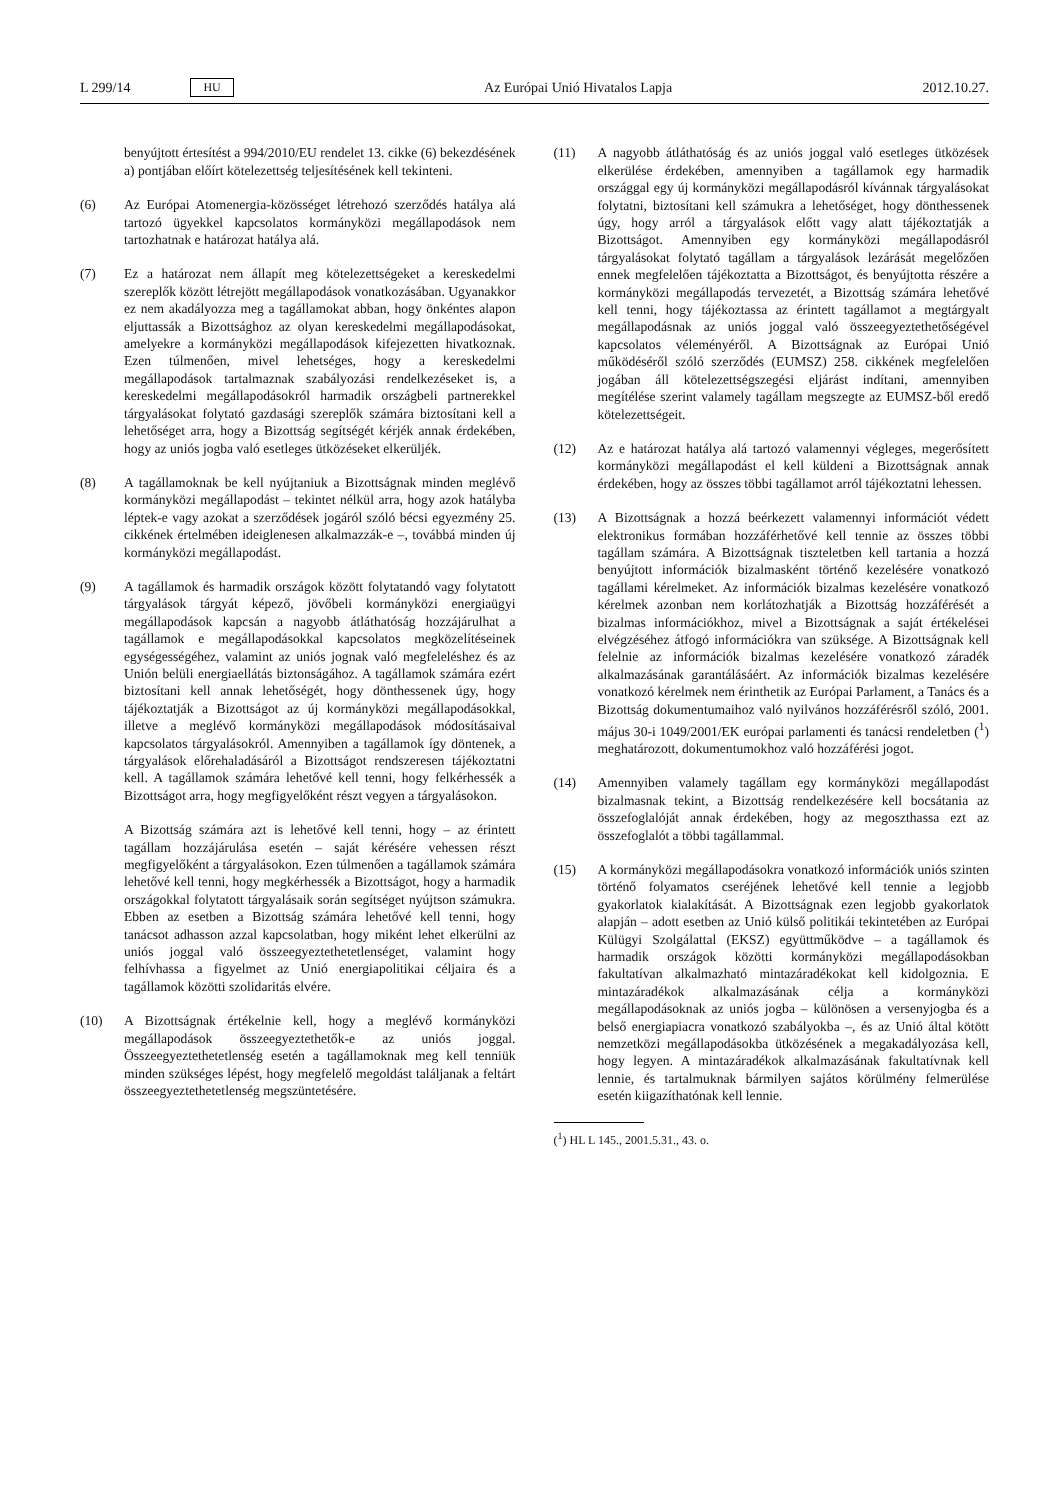L 299/14 HU
Az Európai Unió Hivatalos Lapja 2012.10.27.
benyújtott értesítést a 994/2010/EU rendelet 13. cikke (6) bekezdésének a) pontjában előírt kötelezettség teljesítésének kell tekinteni.
(6) Az Európai Atomenergia-közösséget létrehozó szerződés hatálya alá tartozó ügyekkel kapcsolatos kormányközi megállapodások nem tartozhatnak e határozat hatálya alá.
(7) Ez a határozat nem állapít meg kötelezettségeket a kereskedelmi szereplők között létrejött megállapodások vonatkozásában. Ugyanakkor ez nem akadályozza meg a tagállamokat abban, hogy önkéntes alapon eljuttassák a Bizottsághoz az olyan kereskedelmi megállapodásokat, amelyekre a kormányközi megállapodások kifejezetten hivatkoznak. Ezen túlmenően, mivel lehetséges, hogy a kereskedelmi megállapodások tartalmaznak szabályozási rendelkezéseket is, a kereskedelmi megállapodásokról harmadik országbeli partnerekkel tárgyalásokat folytató gazdasági szereplők számára biztosítani kell a lehetőséget arra, hogy a Bizottság segítségét kérjék annak érdekében, hogy az uniós jogba való esetleges ütközéseket elkerüljék.
(8) A tagállamoknak be kell nyújtaniuk a Bizottságnak minden meglévő kormányközi megállapodást – tekintet nélkül arra, hogy azok hatályba léptek-e vagy azokat a szerződések jogáról szóló bécsi egyezmény 25. cikkének értelmében ideiglenesen alkalmazzák-e –, továbbá minden új kormányközi megállapodást.
(9) A tagállamok és harmadik országok között folytatandó vagy folytatott tárgyalások tárgyát képező, jövőbeli kormányközi energiaügyi megállapodások kapcsán a nagyobb átláthatóság hozzájárulhat a tagállamok e megállapodásokkal kapcsolatos megközelítéseinek egységességéhez, valamint az uniós jognak való megfeleléshez és az Unión belüli energiaellátás biztonságához. A tagállamok számára ezért biztosítani kell annak lehetőségét, hogy dönthessenek úgy, hogy tájékoztatják a Bizottságot az új kormányközi megállapodásokkal, illetve a meglévő kormányközi megállapodások módosításaival kapcsolatos tárgyalásokról. Amennyiben a tagállamok így döntenek, a tárgyalások előrehaladásáról a Bizottságot rendszeresen tájékoztatni kell. A tagállamok számára lehetővé kell tenni, hogy felkérhessék a Bizottságot arra, hogy megfigyelőként részt vegyen a tárgyalásokon.
A Bizottság számára azt is lehetővé kell tenni, hogy – az érintett tagállam hozzájárulása esetén – saját kérésére vehessen részt megfigyelőként a tárgyalásokon. Ezen túlmenően a tagállamok számára lehetővé kell tenni, hogy megkérhessék a Bizottságot, hogy a harmadik országokkal folytatott tárgyalásaik során segítséget nyújtson számukra. Ebben az esetben a Bizottság számára lehetővé kell tenni, hogy tanácsot adhasson azzal kapcsolatban, hogy miként lehet elkerülni az uniós joggal való összeegyeztethetetlenséget, valamint hogy felhívhassa a figyelmet az Unió energiapolitikai céljaira és a tagállamok közötti szolidaritás elvére.
(10) A Bizottságnak értékelnie kell, hogy a meglévő kormányközi megállapodások összeegyeztethetők-e az uniós joggal. Összeegyeztethetetlenség esetén a tagállamoknak meg kell tenniük minden szükséges lépést, hogy megfelelő megoldást találjanak a feltárt összeegyeztethetetlenség megszüntetésére.
(11) A nagyobb átláthatóság és az uniós joggal való esetleges ütközések elkerülése érdekében, amennyiben a tagállamok egy harmadik országgal egy új kormányközi megállapodásról kívánnak tárgyalásokat folytatni, biztosítani kell számukra a lehetőséget, hogy dönthessenek úgy, hogy arról a tárgyalások előtt vagy alatt tájékoztatják a Bizottságot. Amennyiben egy kormányközi megállapodásról tárgyalásokat folytató tagállam a tárgyalások lezárását megelőzően ennek megfelelően tájékoztatta a Bizottságot, és benyújtotta részére a kormányközi megállapodás tervezetét, a Bizottság számára lehetővé kell tenni, hogy tájékoztassa az érintett tagállamot a megtárgyalt megállapodásnak az uniós joggal való összeegyeztethetőségével kapcsolatos véleményéről. A Bizottságnak az Európai Unió működéséről szóló szerződés (EUMSZ) 258. cikkének megfelelően jogában áll kötelezettségszegési eljárást indítani, amennyiben megítélése szerint valamely tagállam megszegte az EUMSZ-ből eredő kötelezettségeit.
(12) Az e határozat hatálya alá tartozó valamennyi végleges, megerősített kormányközi megállapodást el kell küldeni a Bizottságnak annak érdekében, hogy az összes többi tagállamot arról tájékoztatni lehessen.
(13) A Bizottságnak a hozzá beérkezett valamennyi információt védett elektronikus formában hozzáférhetővé kell tennie az összes többi tagállam számára. A Bizottságnak tiszteletben kell tartania a hozzá benyújtott információk bizalmasként történő kezelésére vonatkozó tagállami kérelmeket. Az információk bizalmas kezelésére vonatkozó kérelmek azonban nem korlátozhatják a Bizottság hozzáférését a bizalmas információkhoz, mivel a Bizottságnak a saját értékelései elvégzéséhez átfogó információkra van szüksége. A Bizottságnak kell felelnie az információk bizalmas kezelésére vonatkozó záradék alkalmazásának garantálásáért. Az információk bizalmas kezelésére vonatkozó kérelmek nem érinthetik az Európai Parlament, a Tanács és a Bizottság dokumentumaihoz való nyilvános hozzáférésről szóló, 2001. május 30-i 1049/2001/EK európai parlamenti és tanácsi rendeletben (<sup>1</sup>) meghatározott, dokumentumokhoz való hozzáférési jogot.
(14) Amennyiben valamely tagállam egy kormányközi megállapodást bizalmasnak tekint, a Bizottság rendelkezésére kell bocsátania az összefoglalóját annak érdekében, hogy az megoszthassa ezt az összefoglalót a többi tagállammal.
(15) A kormányközi megállapodásokra vonatkozó információk uniós szinten történő folyamatos cseréjének lehetővé kell tennie a legjobb gyakorlatok kialakítását. A Bizottságnak ezen legjobb gyakorlatok alapján – adott esetben az Unió külső politikái tekintetében az Európai Külügyi Szolgálattal (EKSZ) együttműködve – a tagállamok és harmadik országok közötti kormányközi megállapodásokban fakultatívan alkalmazható mintazáradékokat kell kidolgoznia. E mintazáradékok alkalmazásának célja a kormányközi megállapodásoknak az uniós jogba – különösen a versenyjogba és a belső energiapiacra vonatkozó szabályokba –, és az Unió által kötött nemzetközi megállapodásokba ütközésének a megakadályozása kell, hogy legyen. A mintazáradékok alkalmazásának fakultatívnak kell lennie, és tartalmuknak bármilyen sajátos körülmény felmerülése esetén kiigazíthatónak kell lennie.
(<sup>1</sup>) HL L 145., 2001.5.31., 43. o.